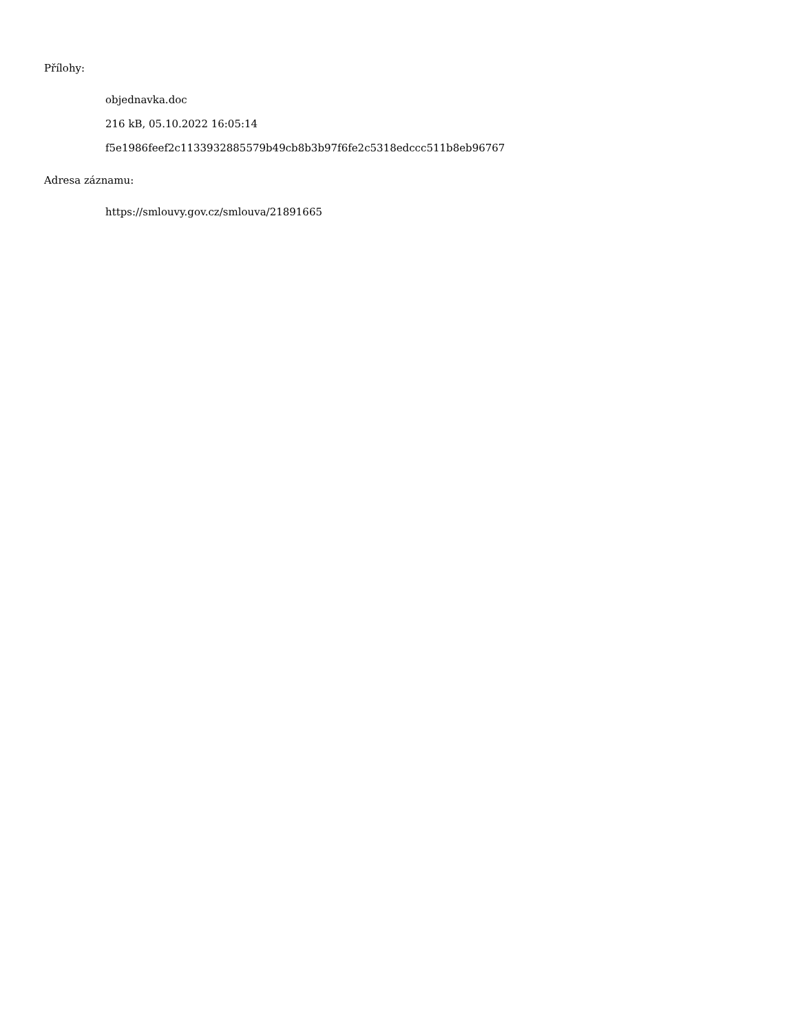Přílohy:
objednavka.doc
216 kB, 05.10.2022 16:05:14
f5e1986feef2c1133932885579b49cb8b3b97f6fe2c5318edccc511b8eb96767
Adresa záznamu:
https://smlouvy.gov.cz/smlouva/21891665